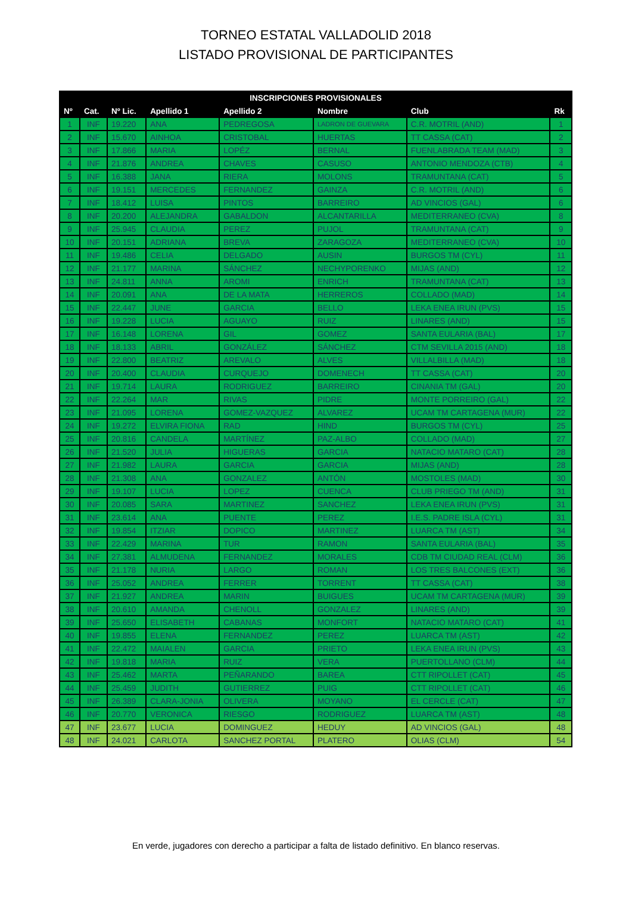TORNEO ESTATAL VALLADOLID 2018
LISTADO PROVISIONAL DE PARTICIPANTES
| INSCRIPCIONES PROVISIONALES | | | | | | | |
| --- | --- | --- | --- | --- | --- | --- | --- |
| Nº | Cat. | Nº Lic. | Apellido 1 | Apellido 2 | Nombre | Club | Rk |
| 1 | INF | 19.220 | ANA | PEDREGOSA | LADRON DE GUEVARA | C.R. MOTRIL (AND) | 1 |
| 2 | INF | 15.670 | AINHOA | CRISTOBAL | HUERTAS | TT CASSA (CAT) | 2 |
| 3 | INF | 17.866 | MARIA | LOPÉZ | BERNAL | FUENLABRADA TEAM (MAD) | 3 |
| 4 | INF | 21.876 | ANDREA | CHAVES | CASUSO | ANTONIO MENDOZA (CTB) | 4 |
| 5 | INF | 16.388 | JANA | RIERA | MOLONS | TRAMUNTANA (CAT) | 5 |
| 6 | INF | 19.151 | MERCEDES | FERNANDEZ | GAINZA | C.R. MOTRIL (AND) | 6 |
| 7 | INF | 18.412 | LUISA | PINTOS | BARREIRO | AD VINCIOS (GAL) | 6 |
| 8 | INF | 20.200 | ALEJANDRA | GABALDON | ALCANTARILLA | MEDITERRANEO (CVA) | 8 |
| 9 | INF | 25.945 | CLAUDIA | PEREZ | PUJOL | TRAMUNTANA (CAT) | 9 |
| 10 | INF | 20.151 | ADRIANA | BREVA | ZARAGOZA | MEDITERRANEO (CVA) | 10 |
| 11 | INF | 19.486 | CELIA | DELGADO | AUSIN | BURGOS TM (CYL) | 11 |
| 12 | INF | 21.177 | MARINA | SÁNCHEZ | NECHYPORENKO | MIJAS (AND) | 12 |
| 13 | INF | 24.811 | ANNA | AROMI | ENRICH | TRAMUNTANA (CAT) | 13 |
| 14 | INF | 20.091 | ANA | DE LA MATA | HERREROS | COLLADO (MAD) | 14 |
| 15 | INF | 22.447 | JUNE | GARCIA | BELLO | LEKA ENEA IRUN (PVS) | 15 |
| 16 | INF | 19.228 | LUCIA | AGUAYO | RUIZ | LINARES (AND) | 15 |
| 17 | INF | 16.148 | LORENA | GIL | GOMEZ | SANTA EULARIA (BAL) | 17 |
| 18 | INF | 18.133 | ABRIL | GONZÁLEZ | SÁNCHEZ | CTM SEVILLA 2015 (AND) | 18 |
| 19 | INF | 22.800 | BEATRIZ | AREVALO | ALVES | VILLALBILLA (MAD) | 18 |
| 20 | INF | 20.400 | CLAUDIA | CURQUEJO | DOMENECH | TT CASSA (CAT) | 20 |
| 21 | INF | 19.714 | LAURA | RODRIGUEZ | BARREIRO | CINANIA TM (GAL) | 20 |
| 22 | INF | 22.264 | MAR | RIVAS | PIDRE | MONTE PORREIRO (GAL) | 22 |
| 23 | INF | 21.095 | LORENA | GOMEZ-VAZQUEZ | ALVAREZ | UCAM TM CARTAGENA (MUR) | 22 |
| 24 | INF | 19.272 | ELVIRA FIONA | RAD | HIND | BURGOS TM (CYL) | 25 |
| 25 | INF | 20.816 | CANDELA | MARTÍNEZ | PAZ-ALBO | COLLADO (MAD) | 27 |
| 26 | INF | 21.520 | JULIA | HIGUERAS | GARCIA | NATACIO MATARO (CAT) | 28 |
| 27 | INF | 21.982 | LAURA | GARCIA | GARCIA | MIJAS (AND) | 28 |
| 28 | INF | 21.308 | ANA | GONZALEZ | ANTÓN | MOSTOLES (MAD) | 30 |
| 29 | INF | 19.107 | LUCIA | LOPEZ | CUENCA | CLUB PRIEGO TM (AND) | 31 |
| 30 | INF | 20.085 | SARA | MARTINEZ | SANCHEZ | LEKA ENEA IRUN (PVS) | 31 |
| 31 | INF | 23.614 | ANA | PUENTE | PEREZ | I.E.S. PADRE ISLA (CYL) | 31 |
| 32 | INF | 19.854 | ITZIAR | DOPICO | MARTINEZ | LUARCA TM (AST) | 34 |
| 33 | INF | 22.429 | MARINA | TUR | RAMON | SANTA EULARIA (BAL) | 35 |
| 34 | INF | 27.381 | ALMUDENA | FERNANDEZ | MORALES | CDB TM CIUDAD REAL (CLM) | 36 |
| 35 | INF | 21.178 | NURIA | LARGO | ROMAN | LOS TRES BALCONES (EXT) | 36 |
| 36 | INF | 25.052 | ANDREA | FERRER | TORRENT | TT CASSA (CAT) | 38 |
| 37 | INF | 21.927 | ANDREA | MARIN | BUIGUES | UCAM TM CARTAGENA (MUR) | 39 |
| 38 | INF | 20.610 | AMANDA | CHENOLL | GONZALEZ | LINARES (AND) | 39 |
| 39 | INF | 25.650 | ELISABETH | CABANAS | MONFORT | NATACIO MATARO (CAT) | 41 |
| 40 | INF | 19.855 | ELENA | FERNANDEZ | PEREZ | LUARCA TM (AST) | 42 |
| 41 | INF | 22.472 | MAIALEN | GARCIA | PRIETO | LEKA ENEA IRUN (PVS) | 43 |
| 42 | INF | 19.818 | MARIA | RUIZ | VERA | PUERTOLLANO (CLM) | 44 |
| 43 | INF | 25.462 | MARTA | PEÑARANDO | BAREA | CTT RIPOLLET (CAT) | 45 |
| 44 | INF | 25.459 | JUDITH | GUTIERREZ | PUIG | CTT RIPOLLET (CAT) | 46 |
| 45 | INF | 26.389 | CLARA-JONIA | OLIVERA | MOYANO | EL CERCLE (CAT) | 47 |
| 46 | INF | 20.770 | VERONICA | RIESGO | RODRIGUEZ | LUARCA TM (AST) | 48 |
| 47 | INF | 23.677 | LUCIA | DOMINGUEZ | HEDUY | AD VINCIOS (GAL) | 48 |
| 48 | INF | 24.021 | CARLOTA | SANCHEZ PORTAL | PLATERO | OLIAS (CLM) | 54 |
En verde, jugadores con derecho a participar a falta de listado definitivo. En blanco reservas.